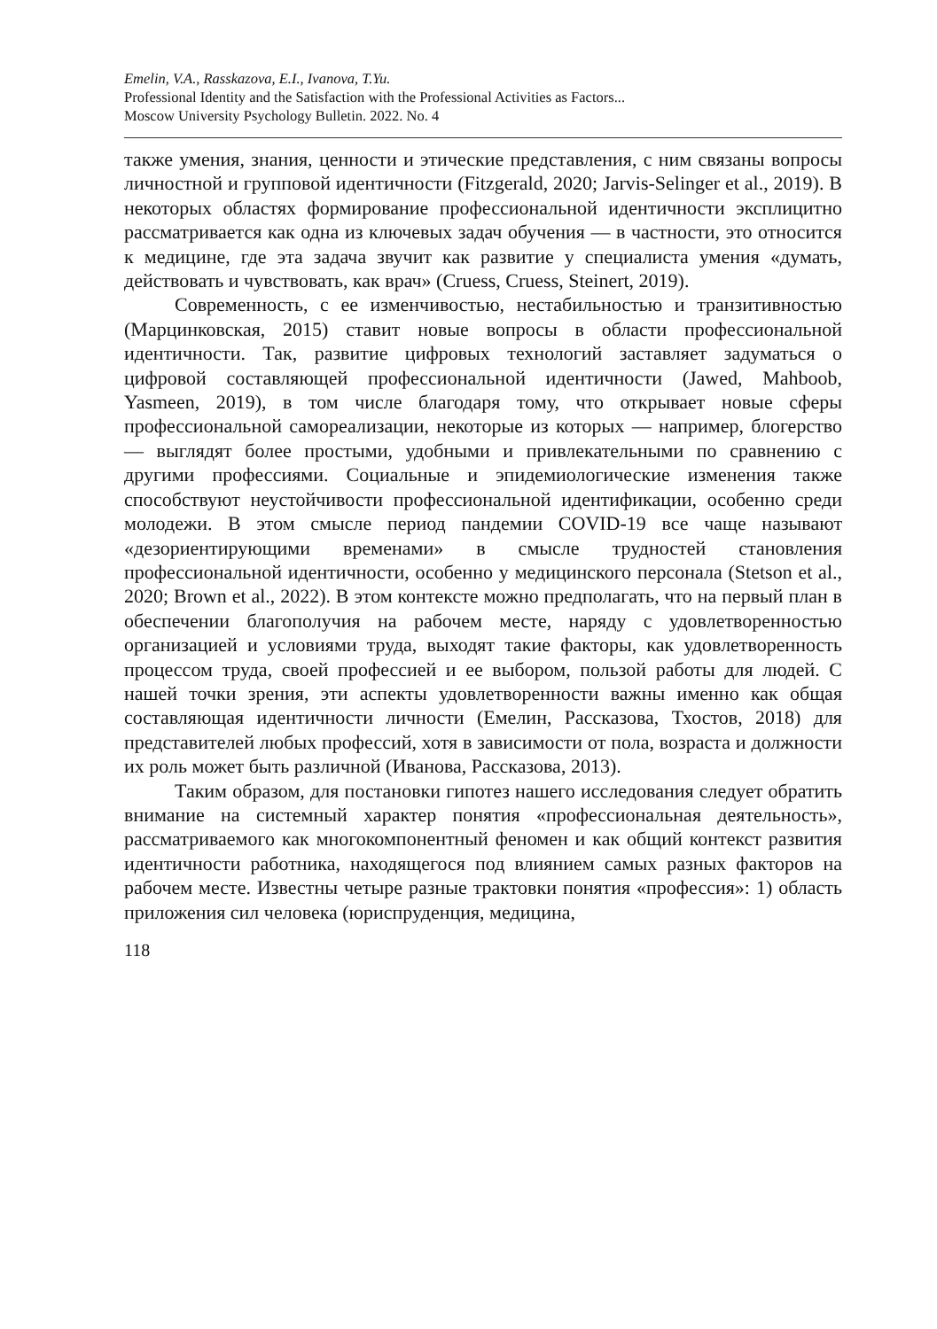Emelin, V.A., Rasskazova, E.I., Ivanova, T.Yu.
Professional Identity and the Satisfaction with the Professional Activities as Factors...
Moscow University Psychology Bulletin. 2022. No. 4
также умения, знания, ценности и этические представления, с ним связаны вопросы личностной и групповой идентичности (Fitzgerald, 2020; Jarvis-Selinger et al., 2019). В некоторых областях формирование профессиональной идентичности эксплицитно рассматривается как одна из ключевых задач обучения — в частности, это относится к медицине, где эта задача звучит как развитие у специалиста умения «думать, действовать и чувствовать, как врач» (Cruess, Cruess, Steinert, 2019).
Современность, с ее изменчивостью, нестабильностью и транзитивностью (Марцинковская, 2015) ставит новые вопросы в области профессиональной идентичности. Так, развитие цифровых технологий заставляет задуматься о цифровой составляющей профессиональной идентичности (Jawed, Mahboob, Yasmeen, 2019), в том числе благодаря тому, что открывает новые сферы профессиональной самореализации, некоторые из которых — например, блогерство — выглядят более простыми, удобными и привлекательными по сравнению с другими профессиями. Социальные и эпидемиологические изменения также способствуют неустойчивости профессиональной идентификации, особенно среди молодежи. В этом смысле период пандемии COVID-19 все чаще называют «дезориентирующими временами» в смысле трудностей становления профессиональной идентичности, особенно у медицинского персонала (Stetson et al., 2020; Brown et al., 2022). В этом контексте можно предполагать, что на первый план в обеспечении благополучия на рабочем месте, наряду с удовлетворенностью организацией и условиями труда, выходят такие факторы, как удовлетворенность процессом труда, своей профессией и ее выбором, пользой работы для людей. С нашей точки зрения, эти аспекты удовлетворенности важны именно как общая составляющая идентичности личности (Емелин, Рассказова, Тхостов, 2018) для представителей любых профессий, хотя в зависимости от пола, возраста и должности их роль может быть различной (Иванова, Рассказова, 2013).
Таким образом, для постановки гипотез нашего исследования следует обратить внимание на системный характер понятия «профессиональная деятельность», рассматриваемого как многокомпонентный феномен и как общий контекст развития идентичности работника, находящегося под влиянием самых разных факторов на рабочем месте. Известны четыре разные трактовки понятия «профессия»: 1) область приложения сил человека (юриспруденция, медицина,
118